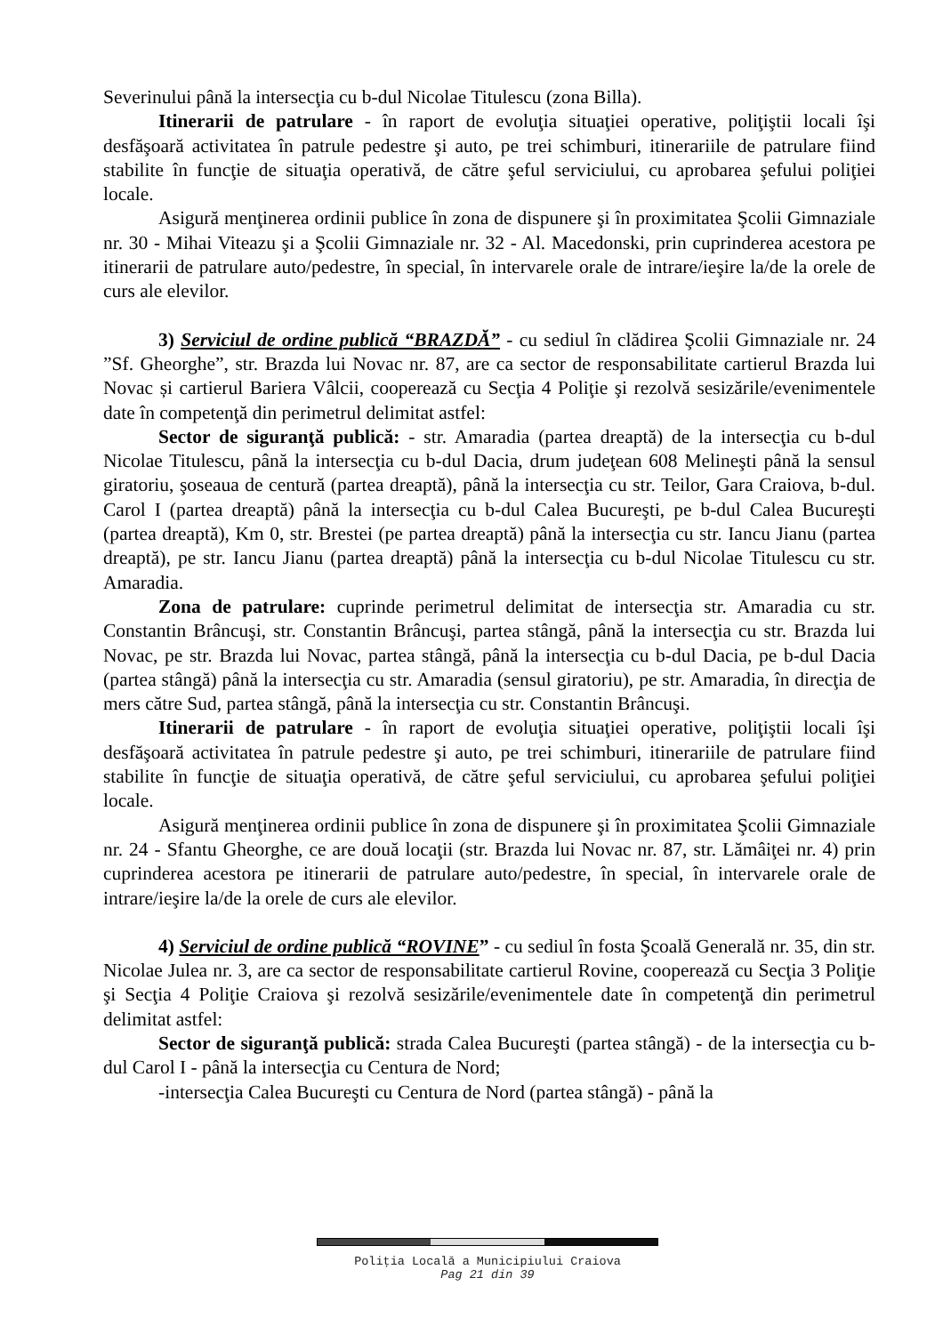Severinului până la intersecţia cu b-dul Nicolae Titulescu (zona Billa).
Itinerarii de patrulare - în raport de evoluţia situaţiei operative, poliţiştii locali îşi desfăşoară activitatea în patrule pedestre şi auto, pe trei schimburi, itinerariile de patrulare fiind stabilite în funcţie de situaţia operativă, de către şeful serviciului, cu aprobarea şefului poliţiei locale.
Asigură menţinerea ordinii publice în zona de dispunere şi în proximitatea Şcolii Gimnaziale nr. 30 - Mihai Viteazu şi a Şcolii Gimnaziale nr. 32 - Al. Macedonski, prin cuprinderea acestora pe itinerarii de patrulare auto/pedestre, în special, în intervarele orale de intrare/ieşire la/de la orele de curs ale elevilor.
3) Serviciul de ordine publică “BRAZDĂ” - cu sediul în clădirea Şcolii Gimnaziale nr. 24 ”Sf. Gheorghe”, str. Brazda lui Novac nr. 87, are ca sector de responsabilitate cartierul Brazda lui Novac și cartierul Bariera Vâlcii, cooperează cu Secţia 4 Poliţie şi rezolvă sesizările/evenimentele date în competenţă din perimetrul delimitat astfel:
Sector de siguranţă publică: - str. Amaradia (partea dreaptă) de la intersecţia cu b-dul Nicolae Titulescu, până la intersecţia cu b-dul Dacia, drum judeţean 608 Melineşti până la sensul giratoriu, şoseaua de centură (partea dreaptă), până la intersecţia cu str. Teilor, Gara Craiova, b-dul. Carol I (partea dreaptă) până la intersecţia cu b-dul Calea Bucureşti, pe b-dul Calea Bucureşti (partea dreaptă), Km 0, str. Brestei (pe partea dreaptă) până la intersecţia cu str. Iancu Jianu (partea dreaptă), pe str. Iancu Jianu (partea dreaptă) până la intersecţia cu b-dul Nicolae Titulescu cu str. Amaradia.
Zona de patrulare: cuprinde perimetrul delimitat de intersecţia str. Amaradia cu str. Constantin Brâncuşi, str. Constantin Brâncuşi, partea stângă, până la intersecţia cu str. Brazda lui Novac, pe str. Brazda lui Novac, partea stângă, până la intersecţia cu b-dul Dacia, pe b-dul Dacia (partea stângă) până la intersecţia cu str. Amaradia (sensul giratoriu), pe str. Amaradia, în direcţia de mers către Sud, partea stângă, până la intersecţia cu str. Constantin Brâncuşi.
Itinerarii de patrulare - în raport de evoluţia situaţiei operative, poliţiştii locali îşi desfăşoară activitatea în patrule pedestre şi auto, pe trei schimburi, itinerariile de patrulare fiind stabilite în funcţie de situaţia operativă, de către şeful serviciului, cu aprobarea şefului poliţiei locale.
Asigură menţinerea ordinii publice în zona de dispunere şi în proximitatea Şcolii Gimnaziale nr. 24 - Sfantu Gheorghe, ce are două locaţii (str. Brazda lui Novac nr. 87, str. Lămâiţei nr. 4) prin cuprinderea acestora pe itinerarii de patrulare auto/pedestre, în special, în intervarele orale de intrare/ieşire la/de la orele de curs ale elevilor.
4) Serviciul de ordine publică “ROVINE” - cu sediul în fosta Şcoală Generală nr. 35, din str. Nicolae Julea nr. 3, are ca sector de responsabilitate cartierul Rovine, cooperează cu Secţia 3 Poliţie şi Secţia 4 Poliţie Craiova şi rezolvă sesizările/evenimentele date în competenţă din perimetrul delimitat astfel:
Sector de siguranţă publică: strada Calea Bucureşti (partea stângă) - de la intersecţia cu b-dul Carol I - până la intersecţia cu Centura de Nord;
-intersecţia Calea Bucureşti cu Centura de Nord (partea stângă) - până la
Poliţia Locală a Municipiului Craiova
Pag 21 din 39